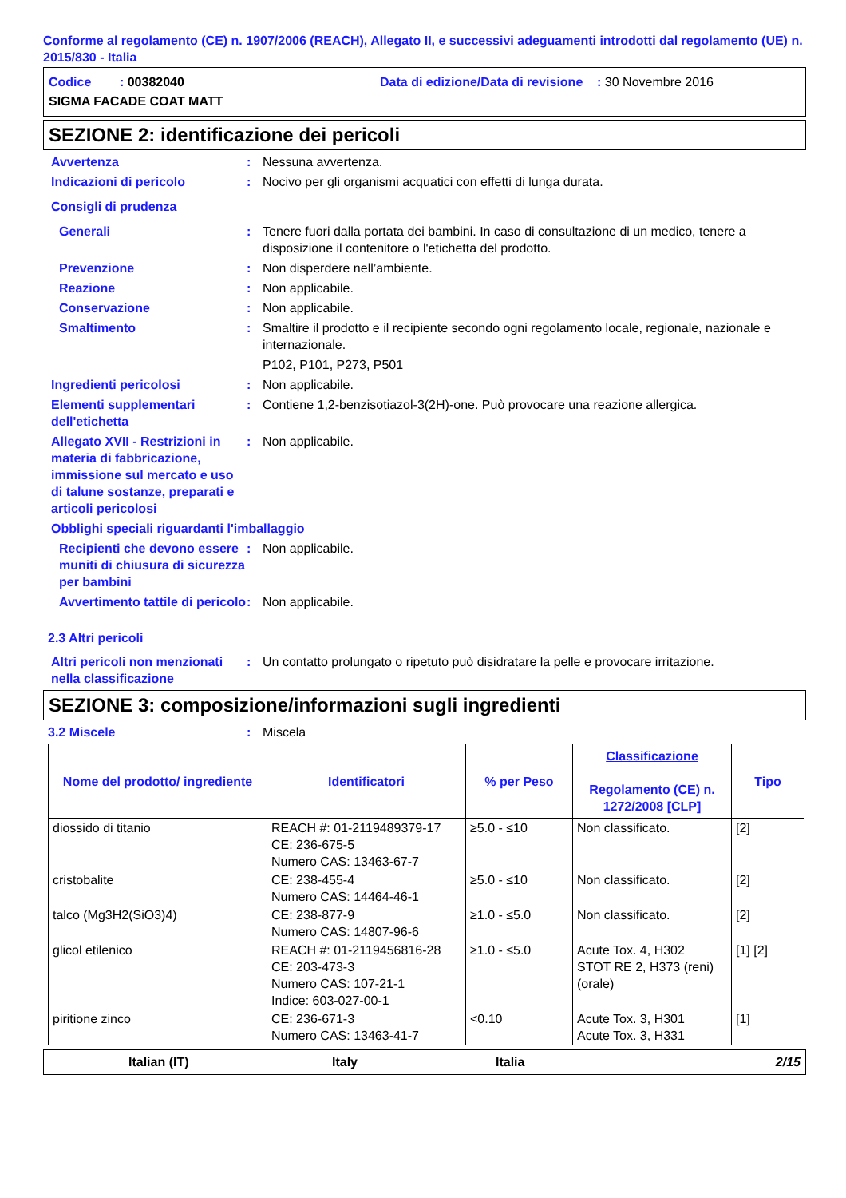Conforme al regolamento (CE) n. 1907/2006 (REACH), Allegato II, e successivi adeguamenti introdotti dal regolamento (UE) n. 2015/830 - Italia
Codice : 00382040 Data di edizione/Data di revisione : 30 Novembre 2016
SIGMA FACADE COAT MATT
SEZIONE 2: identificazione dei pericoli
Avvertenza : Nessuna avvertenza.
Indicazioni di pericolo : Nocivo per gli organismi acquatici con effetti di lunga durata.
Consigli di prudenza
Generali : Tenere fuori dalla portata dei bambini. In caso di consultazione di un medico, tenere a disposizione il contenitore o l'etichetta del prodotto.
Prevenzione : Non disperdere nell’ambiente.
Reazione : Non applicabile.
Conservazione : Non applicabile.
Smaltimento : Smaltire il prodotto e il recipiente secondo ogni regolamento locale, regionale, nazionale e internazionale.
P102, P101, P273, P501
Ingredienti pericolosi : Non applicabile.
Elementi supplementari dell'etichetta
: Contiene 1,2-benzisotiazol-3(2H)-one. Può provocare una reazione allergica.
Allegato XVII - Restrizioni in materia di fabbricazione, immissione sul mercato e uso di talune sostanze, preparati e articoli pericolosi
: Non applicabile.
Obblighi speciali riguardanti l'imballaggio
Recipienti che devono essere muniti di chiusura di sicurezza per bambini
: Non applicabile.
Avvertimento tattile di pericolo
: Non applicabile.
2.3 Altri pericoli
Altri pericoli non menzionati nella classificazione
: Un contatto prolungato o ripetuto può disidratare la pelle e provocare irritazione.
SEZIONE 3: composizione/informazioni sugli ingredienti
3.2 Miscele : Miscela
| Nome del prodotto/ ingrediente | Identificatori | % per Peso | Classificazione Regolamento (CE) n. 1272/2008 [CLP] | Tipo |
| --- | --- | --- | --- | --- |
| diossido di titanio | REACH #: 01-2119489379-17 CE: 236-675-5 Numero CAS: 13463-67-7 | ≥5.0 - ≤10 | Non classificato. | [2] |
| cristobalite | CE: 238-455-4 Numero CAS: 14464-46-1 | ≥5.0 - ≤10 | Non classificato. | [2] |
| talco (Mg3H2(SiO3)4) | CE: 238-877-9 Numero CAS: 14807-96-6 | ≥1.0 - ≤5.0 | Non classificato. | [2] |
| glicol etilenico | REACH #: 01-2119456816-28 CE: 203-473-3 Numero CAS: 107-21-1 Indice: 603-027-00-1 | ≥1.0 - ≤5.0 | Acute Tox. 4, H302 STOT RE 2, H373 (reni) (orale) | [1] [2] |
| piritione zinco | CE: 236-671-3 Numero CAS: 13463-41-7 | <0.10 | Acute Tox. 3, H301 Acute Tox. 3, H331 | [1] |
Italian (IT) Italy Italia 2/15